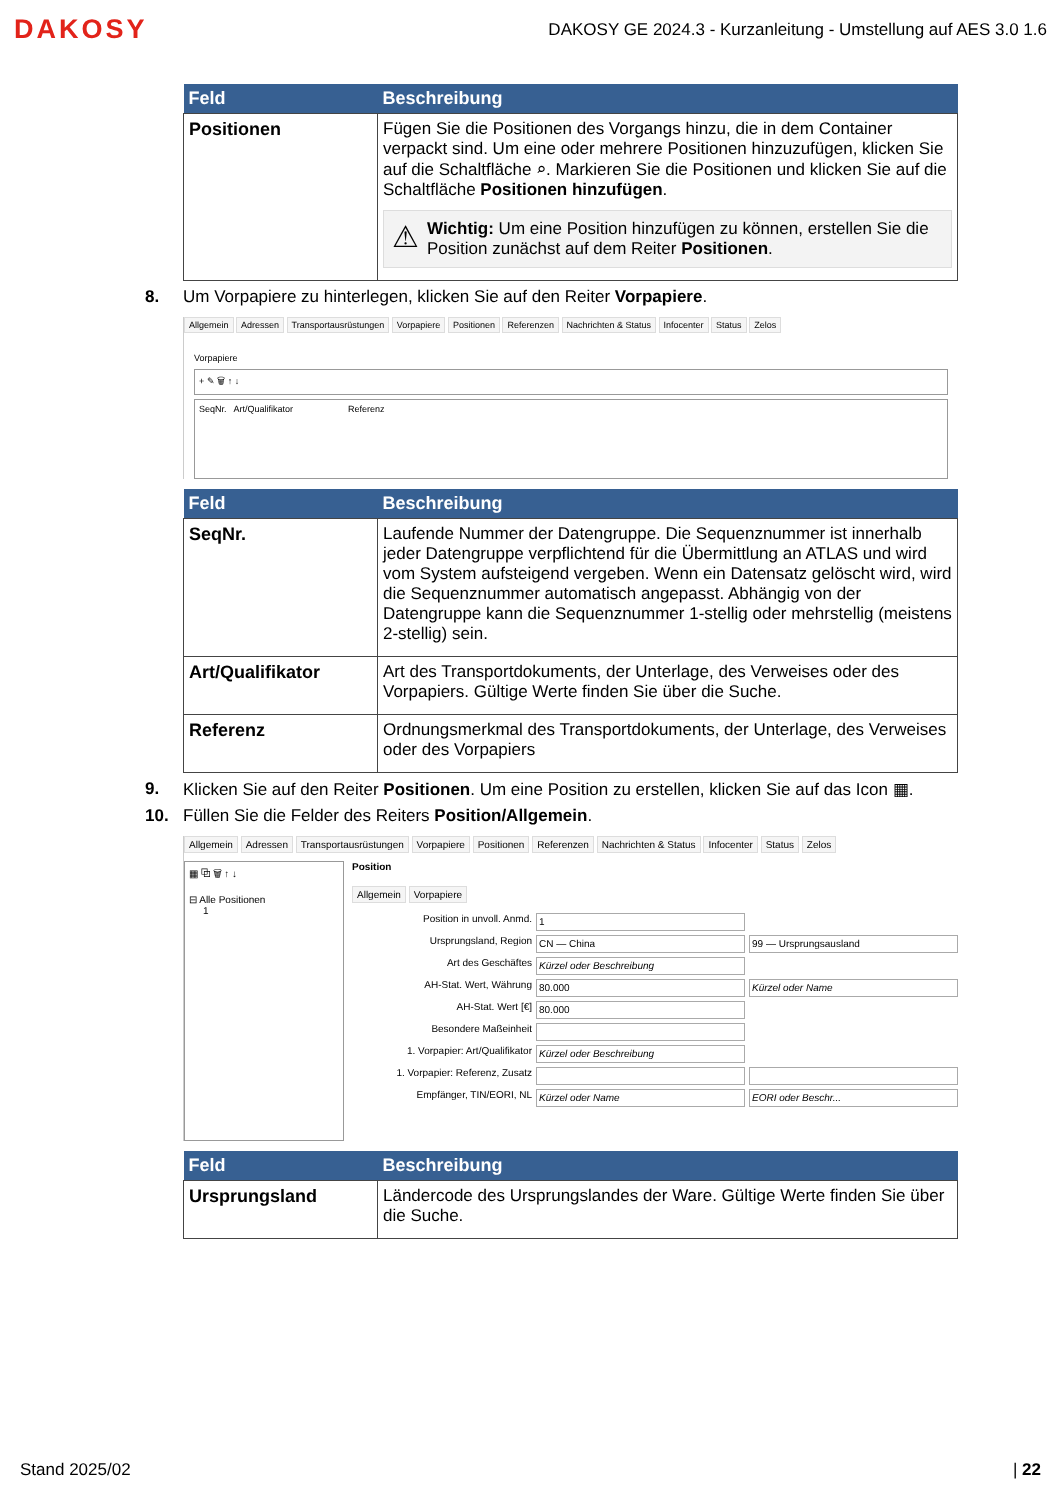DAKOSY
DAKOSY GE 2024.3 - Kurzanleitung - Umstellung auf AES 3.0 1.6
| Feld | Beschreibung |
| --- | --- |
| Positionen | Fügen Sie die Positionen des Vorgangs hinzu, die in dem Container verpackt sind. Um eine oder mehrere Positionen hinzuzufügen, klicken Sie auf die Schaltfläche ⌕. Markieren Sie die Positionen und klicken Sie auf die Schaltfläche Positionen hinzufügen . ⚠ Wichtig: Um eine Position hinzufügen zu können, erstellen Sie die Position zunächst auf dem Reiter Positionen . |
8. Um Vorpapiere zu hinterlegen, klicken Sie auf den Reiter Vorpapiere.
Allgemein Adressen Transportausrüstungen Vorpapiere Positionen Referenzen Nachrichten & Status Infocenter Status Zelos
Vorpapiere
+ ✎ 🗑 ↑ ↓
SeqNr. Art/Qualifikator Referenz
| Feld | Beschreibung |
| --- | --- |
| SeqNr. | Laufende Nummer der Datengruppe. Die Sequenznummer ist innerhalb jeder Datengruppe verpflichtend für die Übermittlung an ATLAS und wird vom System aufsteigend vergeben. Wenn ein Datensatz gelöscht wird, wird die Sequenznummer automatisch angepasst. Abhängig von der Datengruppe kann die Sequenznummer 1-stellig oder mehrstellig (meistens 2-stellig) sein. |
| Art/Qualifikator | Art des Transportdokuments, der Unterlage, des Verweises oder des Vorpapiers. Gültige Werte finden Sie über die Suche. |
| Referenz | Ordnungsmerkmal des Transportdokuments, der Unterlage, des Verweises oder des Vorpapiers |
9. Klicken Sie auf den Reiter Positionen. Um eine Position zu erstellen, klicken Sie auf das Icon ▦.
10. Füllen Sie die Felder des Reiters Position/Allgemein.
Allgemein Adressen Transportausrüstungen Vorpapiere Positionen Referenzen Nachrichten & Status Infocenter Status Zelos
▦ ⧉ 🗑 ↑ ↓
⊟ Alle Positionen
1
Position
Allgemein Vorpapiere
Position in unvoll. Anmd.
1
Ursprungsland, Region
CN — China
99 — Ursprungsausland
Art des Geschäftes
Kürzel oder Beschreibung
AH-Stat. Wert, Währung
80.000
Kürzel oder Name
AH-Stat. Wert [€]
80.000
Besondere Maßeinheit
1. Vorpapier: Art/Qualifikator
Kürzel oder Beschreibung
1. Vorpapier: Referenz, Zusatz
Empfänger, TIN/EORI, NL
Kürzel oder Name
EORI oder Beschr...
| Feld | Beschreibung |
| --- | --- |
| Ursprungsland | Ländercode des Ursprungslandes der Ware. Gültige Werte finden Sie über die Suche. |
Stand 2025/02 | 22